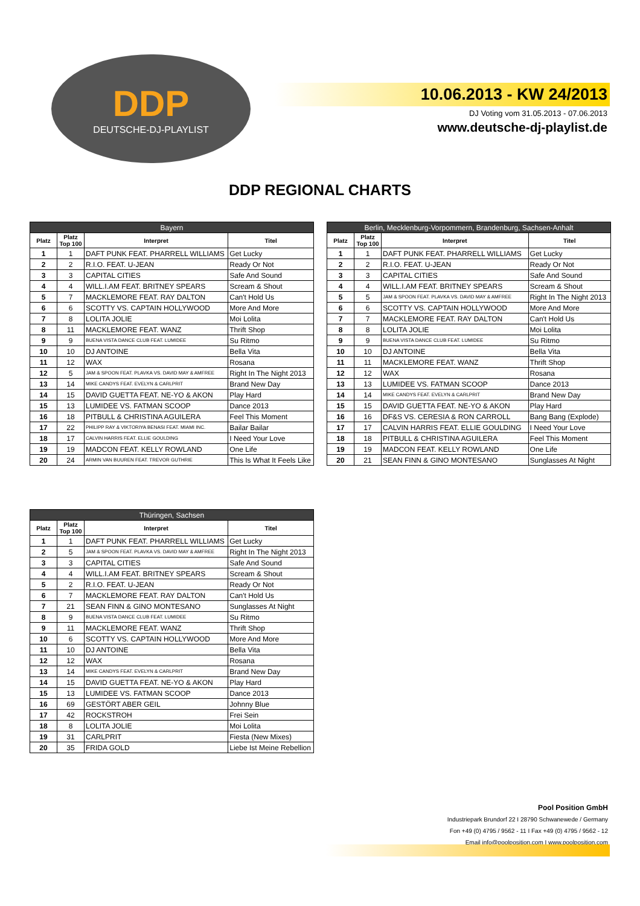DDP
DEUTSCHE-DJ-PLAYLIST
10.06.2013 - KW 24/2013
DJ Voting vom 31.05.2013 - 07.06.2013
www.deutsche-dj-playlist.de
DDP REGIONAL CHARTS
| Bayern | | | |
| --- | --- | --- | --- |
| Platz | Platz Top 100 | Interpret | Titel |
| 1 | 1 | DAFT PUNK FEAT. PHARRELL WILLIAMS | Get Lucky |
| 2 | 2 | R.I.O. FEAT. U-JEAN | Ready Or Not |
| 3 | 3 | CAPITAL CITIES | Safe And Sound |
| 4 | 4 | WILL.I.AM FEAT. BRITNEY SPEARS | Scream & Shout |
| 5 | 7 | MACKLEMORE FEAT. RAY DALTON | Can't Hold Us |
| 6 | 6 | SCOTTY VS. CAPTAIN HOLLYWOOD | More And More |
| 7 | 8 | LOLITA JOLIE | Moi Lolita |
| 8 | 11 | MACKLEMORE FEAT. WANZ | Thrift Shop |
| 9 | 9 | BUENA VISTA DANCE CLUB FEAT. LUMIDEE | Su Ritmo |
| 10 | 10 | DJ ANTOINE | Bella Vita |
| 11 | 12 | WAX | Rosana |
| 12 | 5 | JAM & SPOON FEAT. PLAVKA VS. DAVID MAY & AMFREE | Right In The Night 2013 |
| 13 | 14 | MIKE CANDYS FEAT. EVELYN & CARLPRIT | Brand New Day |
| 14 | 15 | DAVID GUETTA FEAT. NE-YO & AKON | Play Hard |
| 15 | 13 | LUMIDEE VS. FATMAN SCOOP | Dance 2013 |
| 16 | 18 | PITBULL & CHRISTINA AGUILERA | Feel This Moment |
| 17 | 22 | PHILIPP RAY & VIKTORIYA BENASI FEAT. MIAMI INC. | Bailar Bailar |
| 18 | 17 | CALVIN HARRIS FEAT. ELLIE GOULDING | I Need Your Love |
| 19 | 19 | MADCON FEAT. KELLY ROWLAND | One Life |
| 20 | 24 | ARMIN VAN BUUREN FEAT. TREVOR GUTHRIE | This Is What It Feels Like |
| Berlin, Mecklenburg-Vorpommern, Brandenburg, Sachsen-Anhalt | | | |
| --- | --- | --- | --- |
| Platz | Platz Top 100 | Interpret | Titel |
| 1 | 1 | DAFT PUNK FEAT. PHARRELL WILLIAMS | Get Lucky |
| 2 | 2 | R.I.O. FEAT. U-JEAN | Ready Or Not |
| 3 | 3 | CAPITAL CITIES | Safe And Sound |
| 4 | 4 | WILL.I.AM FEAT. BRITNEY SPEARS | Scream & Shout |
| 5 | 5 | JAM & SPOON FEAT. PLAVKA VS. DAVID MAY & AMFREE | Right In The Night 2013 |
| 6 | 6 | SCOTTY VS. CAPTAIN HOLLYWOOD | More And More |
| 7 | 7 | MACKLEMORE FEAT. RAY DALTON | Can't Hold Us |
| 8 | 8 | LOLITA JOLIE | Moi Lolita |
| 9 | 9 | BUENA VISTA DANCE CLUB FEAT. LUMIDEE | Su Ritmo |
| 10 | 10 | DJ ANTOINE | Bella Vita |
| 11 | 11 | MACKLEMORE FEAT. WANZ | Thrift Shop |
| 12 | 12 | WAX | Rosana |
| 13 | 13 | LUMIDEE VS. FATMAN SCOOP | Dance 2013 |
| 14 | 14 | MIKE CANDYS FEAT. EVELYN & CARLPRIT | Brand New Day |
| 15 | 15 | DAVID GUETTA FEAT. NE-YO & AKON | Play Hard |
| 16 | 16 | DF&S VS. CERESIA & RON CARROLL | Bang Bang (Explode) |
| 17 | 17 | CALVIN HARRIS FEAT. ELLIE GOULDING | I Need Your Love |
| 18 | 18 | PITBULL & CHRISTINA AGUILERA | Feel This Moment |
| 19 | 19 | MADCON FEAT. KELLY ROWLAND | One Life |
| 20 | 21 | SEAN FINN & GINO MONTESANO | Sunglasses At Night |
| Thüringen, Sachsen | | | |
| --- | --- | --- | --- |
| Platz | Platz Top 100 | Interpret | Titel |
| 1 | 1 | DAFT PUNK FEAT. PHARRELL WILLIAMS | Get Lucky |
| 2 | 5 | JAM & SPOON FEAT. PLAVKA VS. DAVID MAY & AMFREE | Right In The Night 2013 |
| 3 | 3 | CAPITAL CITIES | Safe And Sound |
| 4 | 4 | WILL.I.AM FEAT. BRITNEY SPEARS | Scream & Shout |
| 5 | 2 | R.I.O. FEAT. U-JEAN | Ready Or Not |
| 6 | 7 | MACKLEMORE FEAT. RAY DALTON | Can't Hold Us |
| 7 | 21 | SEAN FINN & GINO MONTESANO | Sunglasses At Night |
| 8 | 9 | BUENA VISTA DANCE CLUB FEAT. LUMIDEE | Su Ritmo |
| 9 | 11 | MACKLEMORE FEAT. WANZ | Thrift Shop |
| 10 | 6 | SCOTTY VS. CAPTAIN HOLLYWOOD | More And More |
| 11 | 10 | DJ ANTOINE | Bella Vita |
| 12 | 12 | WAX | Rosana |
| 13 | 14 | MIKE CANDYS FEAT. EVELYN & CARLPRIT | Brand New Day |
| 14 | 15 | DAVID GUETTA FEAT. NE-YO & AKON | Play Hard |
| 15 | 13 | LUMIDEE VS. FATMAN SCOOP | Dance 2013 |
| 16 | 69 | GESTÖRT ABER GEIL | Johnny Blue |
| 17 | 42 | ROCKSTROH | Frei Sein |
| 18 | 8 | LOLITA JOLIE | Moi Lolita |
| 19 | 31 | CARLPRIT | Fiesta (New Mixes) |
| 20 | 35 | FRIDA GOLD | Liebe Ist Meine Rebellion |
Pool Position GmbH
Industriepark Brundorf 22 I 28790 Schwanewede / Germany
Fon +49 (0) 4795 / 9562 - 11 I Fax +49 (0) 4795 / 9562 - 12
Email info@poolposition.com I www.poolposition.com